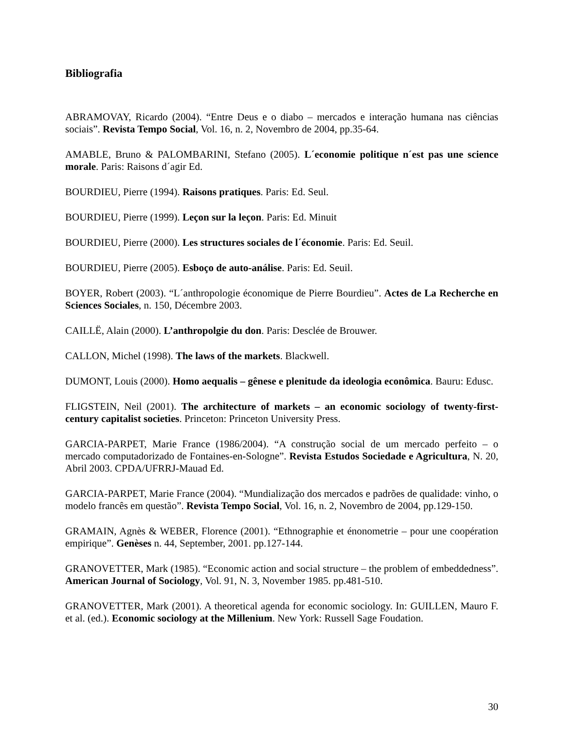Bibliografia
ABRAMOVAY, Ricardo (2004). “Entre Deus e o diabo – mercados e interação humana nas ciências sociais”. Revista Tempo Social, Vol. 16, n. 2, Novembro de 2004, pp.35-64.
AMABLE, Bruno & PALOMBARINI, Stefano (2005). L´economie politique n´est pas une science morale. Paris: Raisons d´agir Ed.
BOURDIEU, Pierre (1994). Raisons pratiques. Paris: Ed. Seul.
BOURDIEU, Pierre (1999). Leçon sur la leçon. Paris: Ed. Minuit
BOURDIEU, Pierre (2000). Les structures sociales de l´économie. Paris: Ed. Seuil.
BOURDIEU, Pierre (2005). Esboço de auto-análise. Paris: Ed. Seuil.
BOYER, Robert (2003). “L´anthropologie économique de Pierre Bourdieu”. Actes de La Recherche en Sciences Sociales, n. 150, Décembre 2003.
CAILLË, Alain (2000). L’anthropolgie du don. Paris: Desclée de Brouwer.
CALLON, Michel (1998). The laws of the markets. Blackwell.
DUMONT, Louis (2000). Homo aequalis – gênese e plenitude da ideologia econômica. Bauru: Edusc.
FLIGSTEIN, Neil (2001). The architecture of markets – an economic sociology of twenty-first-century capitalist societies. Princeton: Princeton University Press.
GARCIA-PARPET, Marie France (1986/2004). “A construção social de um mercado perfeito – o mercado computadorizado de Fontaines-en-Sologne”. Revista Estudos Sociedade e Agricultura, N. 20, Abril 2003. CPDA/UFRRJ-Mauad Ed.
GARCIA-PARPET, Marie France (2004). “Mundialização dos mercados e padrões de qualidade: vinho, o modelo francês em questão”. Revista Tempo Social, Vol. 16, n. 2, Novembro de 2004, pp.129-150.
GRAMAIN, Agnès & WEBER, Florence (2001). “Ethnographie et énonometrie – pour une coopération empirique”. Genèses n. 44, September, 2001. pp.127-144.
GRANOVETTER, Mark (1985). “Economic action and social structure – the problem of embeddedness”. American Journal of Sociology, Vol. 91, N. 3, November 1985. pp.481-510.
GRANOVETTER, Mark (2001). A theoretical agenda for economic sociology. In: GUILLEN, Mauro F. et al. (ed.). Economic sociology at the Millenium. New York: Russell Sage Foudation.
30